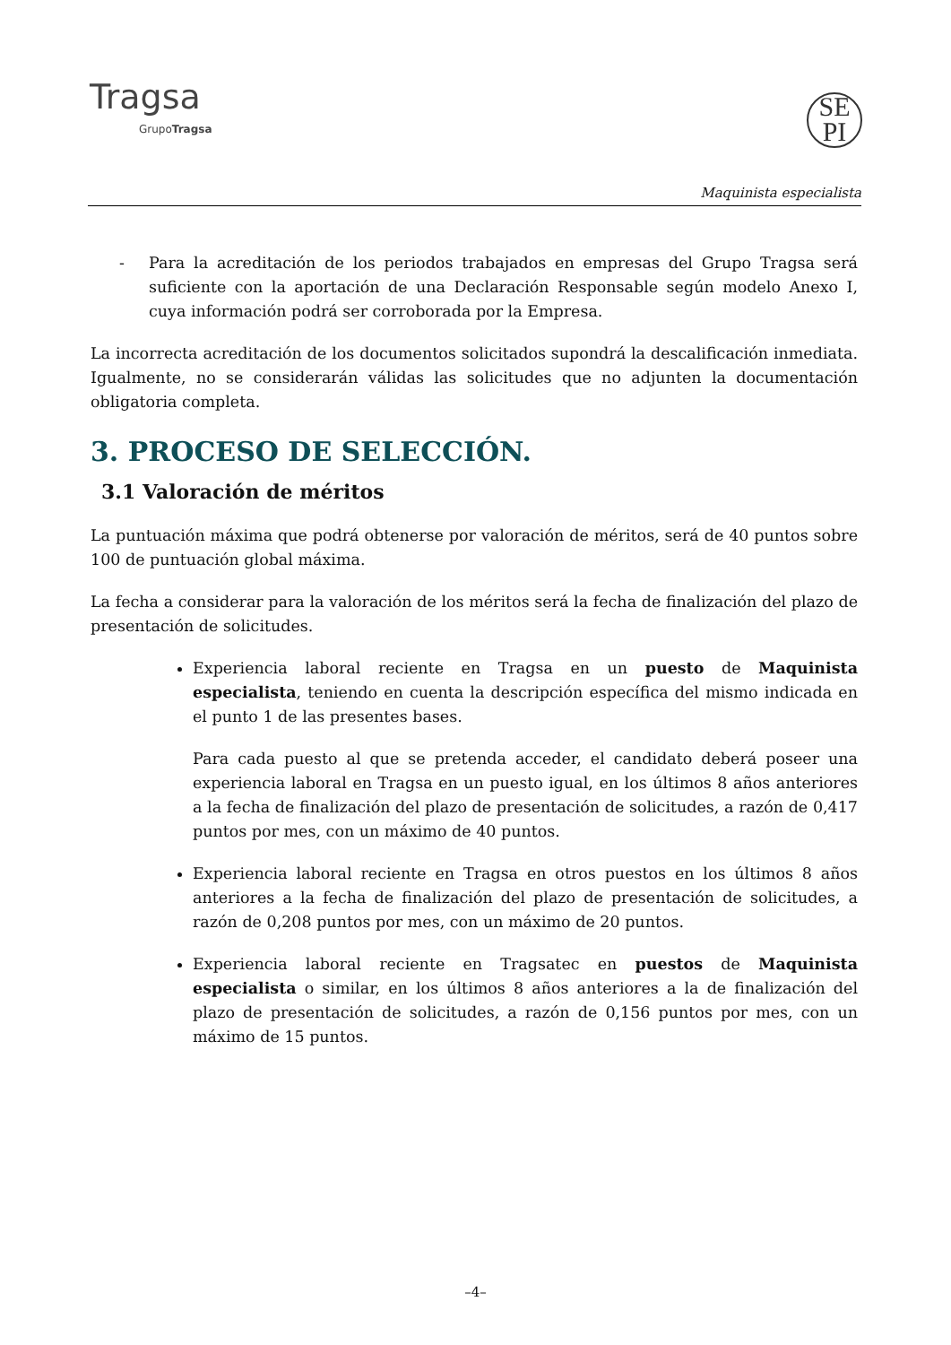Tragsa
GrupoTragsa
SE
PI
Maquinista especialista
- Para la acreditación de los periodos trabajados en empresas del Grupo Tragsa será suficiente con la aportación de una Declaración Responsable según modelo Anexo I, cuya información podrá ser corroborada por la Empresa.
La incorrecta acreditación de los documentos solicitados supondrá la descalificación inmediata. Igualmente, no se considerarán válidas las solicitudes que no adjunten la documentación obligatoria completa.
3. PROCESO DE SELECCIÓN.
3.1 Valoración de méritos
La puntuación máxima que podrá obtenerse por valoración de méritos, será de 40 puntos sobre 100 de puntuación global máxima.
La fecha a considerar para la valoración de los méritos será la fecha de finalización del plazo de presentación de solicitudes.
Experiencia laboral reciente en Tragsa en un puesto de Maquinista especialista, teniendo en cuenta la descripción específica del mismo indicada en el punto 1 de las presentes bases.
Para cada puesto al que se pretenda acceder, el candidato deberá poseer una experiencia laboral en Tragsa en un puesto igual, en los últimos 8 años anteriores a la fecha de finalización del plazo de presentación de solicitudes, a razón de 0,417 puntos por mes, con un máximo de 40 puntos.
Experiencia laboral reciente en Tragsa en otros puestos en los últimos 8 años anteriores a la fecha de finalización del plazo de presentación de solicitudes, a razón de 0,208 puntos por mes, con un máximo de 20 puntos.
Experiencia laboral reciente en Tragsatec en puestos de Maquinista especialista o similar, en los últimos 8 años anteriores a la de finalización del plazo de presentación de solicitudes, a razón de 0,156 puntos por mes, con un máximo de 15 puntos.
–4–